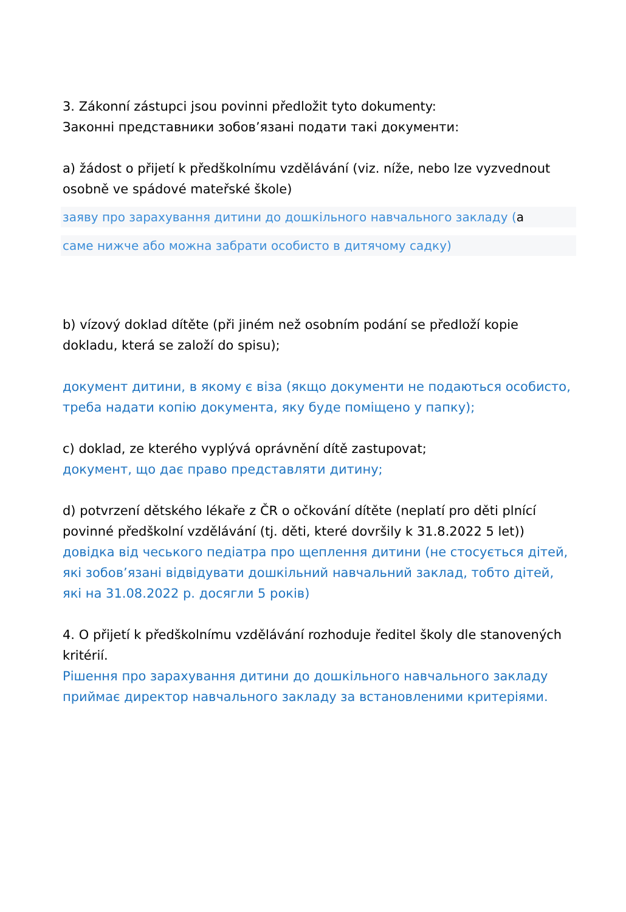3. Zákonní zástupci jsou povinni předložit tyto dokumenty:
Законні представники зобов’язані подати такі документи:
a) žádost o přijetí k předškolnímu vzdělávání (viz. níže, nebo lze vyzvednout osobně ve spádové mateřské škole)
заяву про зарахування дитини до дошкільного навчального закладу (а
саме нижче або можна забрати особисто в дитячому садку)
b) vízový doklad dítěte (při jiném než osobním podání se předloží kopie dokladu, která se založí do spisu);
документ дитини, в якому є віза (якщо документи не подаються особисто, треба надати копію документа, яку буде поміщено у папку);
c) doklad, ze kterého vyplývá oprávnění dítě zastupovat;
документ, що дає право представляти дитину;
d) potvrzení dětského lékaře z ČR o očkování dítěte (neplatí pro děti plnící povinné předškolní vzdělávání (tj. děti, které dovršily k 31.8.2022 5 let))
довідка від чеського педіатра про щеплення дитини (не стосується дітей, які зобов’язані відвідувати дошкільний навчальний заклад, тобто дітей, які на 31.08.2022 р. досягли 5 років)
4. O přijetí k předškolnímu vzdělávání rozhoduje ředitel školy dle stanovených kritérií.
Рішення про зарахування дитини до дошкільного навчального закладу приймає директор навчального закладу за встановленими критеріями.